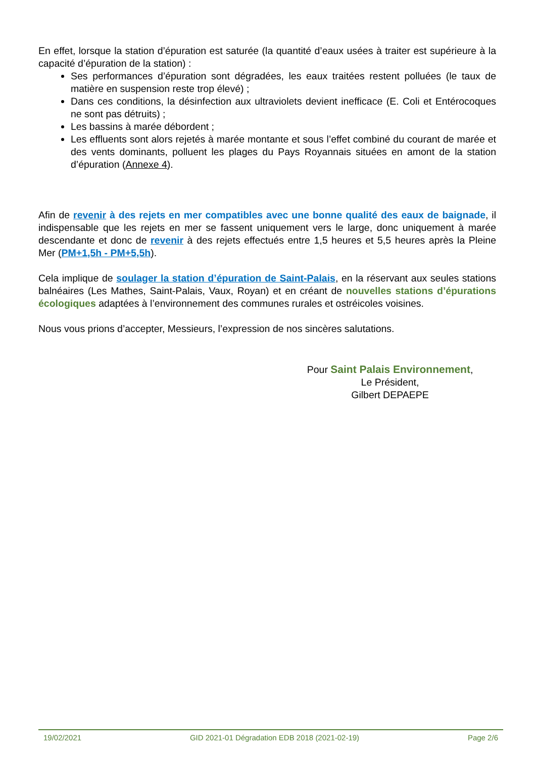En effet, lorsque la station d’épuration est saturée (la quantité d’eaux usées à traiter est supérieure à la capacité d’épuration de la station) :
Ses performances d’épuration sont dégradées, les eaux traitées restent polluées (le taux de matière en suspension reste trop élevé) ;
Dans ces conditions, la désinfection aux ultraviolets devient inefficace (E. Coli et Entérocoques ne sont pas détruits) ;
Les bassins à marée débordent ;
Les effluents sont alors rejetés à marée montante et sous l’effet combiné du courant de marée et des vents dominants, polluent les plages du Pays Royannais situées en amont de la station d’épuration (Annexe 4).
Afin de revenir à des rejets en mer compatibles avec une bonne qualité des eaux de baignade, il indispensable que les rejets en mer se fassent uniquement vers le large, donc uniquement à marée descendante et donc de revenir à des rejets effectués entre 1,5 heures et 5,5 heures après la Pleine Mer (PM+1,5h - PM+5,5h).
Cela implique de soulager la station d’épuration de Saint-Palais, en la réservant aux seules stations balnéaires (Les Mathes, Saint-Palais, Vaux, Royan) et en créant de nouvelles stations d’épurations écologiques adaptées à l’environnement des communes rurales et ostréicoles voisines.
Nous vous prions d’accepter, Messieurs, l’expression de nos sincères salutations.
Pour Saint Palais Environnement,
Le Président,
Gilbert DEPAEPE
19/02/2021 GID 2021-01 Dégradation EDB 2018 (2021-02-19) Page 2/6